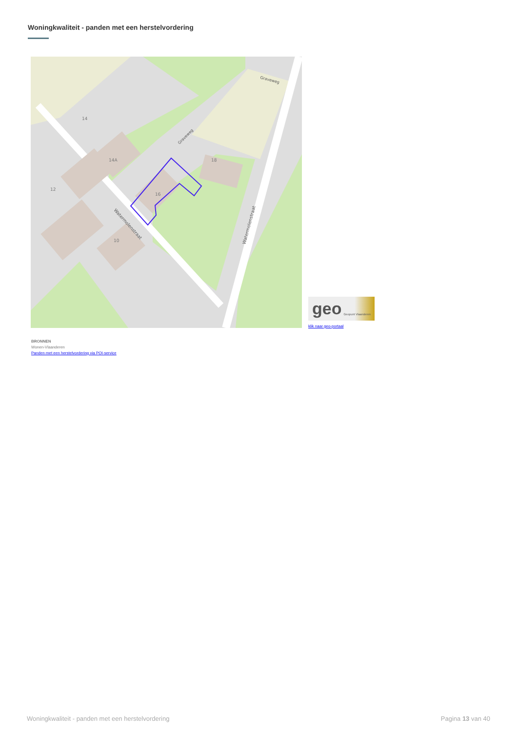Woningkwaliteit - panden met een herstelvordering
14
14A
12
16
18
10
Watermolenstraat
Watermolenstraat
Graveweg
Graveweg
geo Geopunt Vlaanderen
klik naar geo-portaal
BRONNEN
Wonen-Vlaanderen
Panden met een herstelvordering via POI-service
Woningkwaliteit - panden met een herstelvordering Pagina 13 van 40